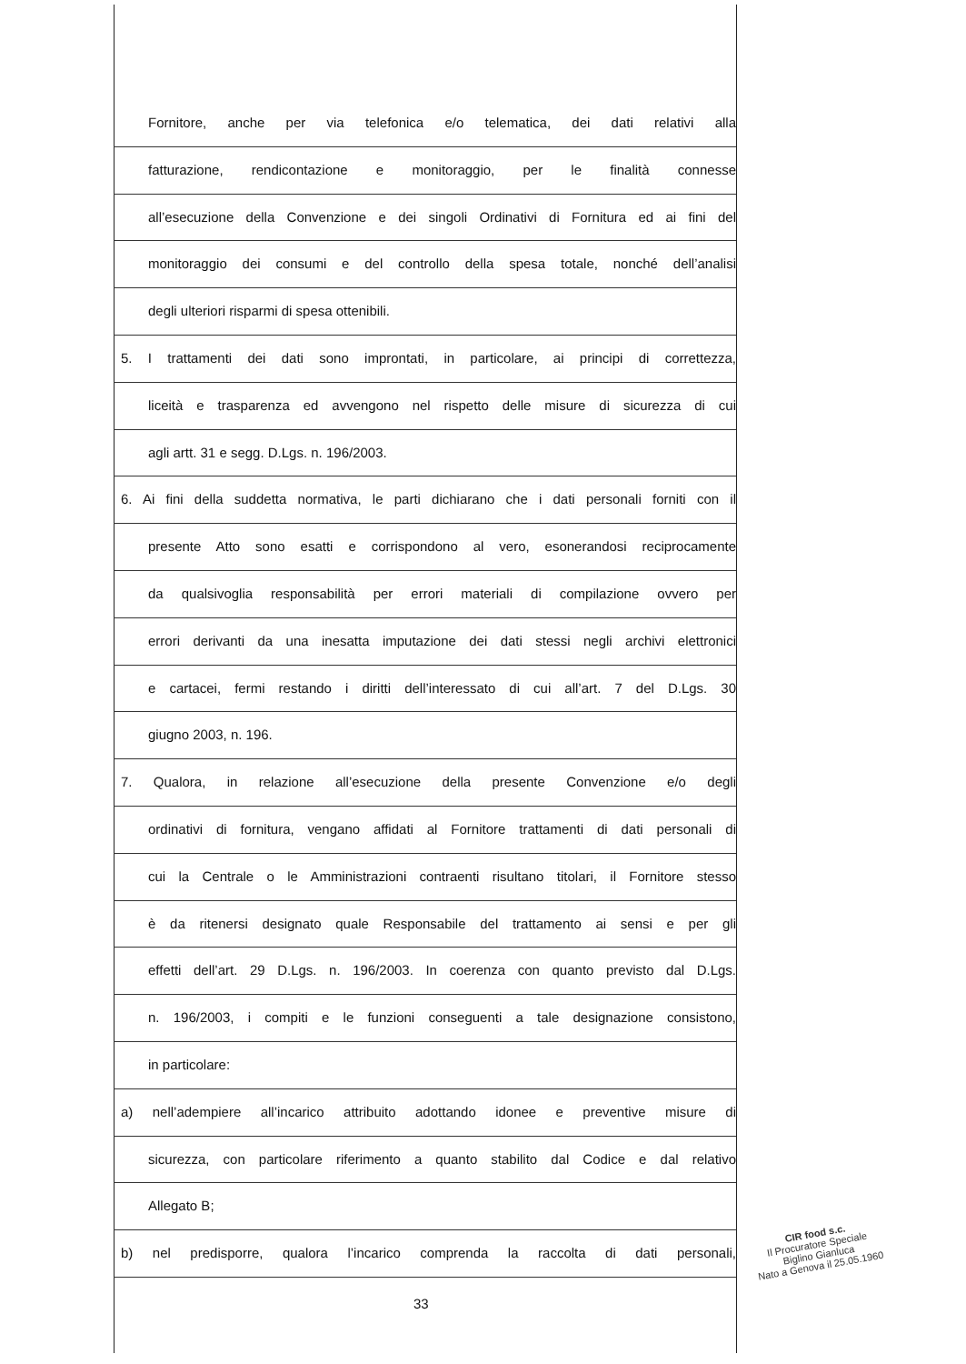Fornitore, anche per via telefonica e/o telematica, dei dati relativi alla
fatturazione, rendicontazione e monitoraggio, per le finalità connesse
all’esecuzione della Convenzione e dei singoli Ordinativi di Fornitura ed ai fini del
monitoraggio dei consumi e del controllo della spesa totale, nonché dell’analisi
degli ulteriori risparmi di spesa ottenibili.
5. I trattamenti dei dati sono improntati, in particolare, ai principi di correttezza,
liceità e trasparenza ed avvengono nel rispetto delle misure di sicurezza di cui
agli artt. 31 e segg. D.Lgs. n. 196/2003.
6. Ai fini della suddetta normativa, le parti dichiarano che i dati personali forniti con il
presente Atto sono esatti e corrispondono al vero, esonerandosi reciprocamente
da qualsivoglia responsabilità per errori materiali di compilazione ovvero per
errori derivanti da una inesatta imputazione dei dati stessi negli archivi elettronici
e cartacei, fermi restando i diritti dell’interessato di cui all’art. 7 del D.Lgs. 30
giugno 2003, n. 196.
7. Qualora, in relazione all’esecuzione della presente Convenzione e/o degli
ordinativi di fornitura, vengano affidati al Fornitore trattamenti di dati personali di
cui la Centrale o le Amministrazioni contraenti risultano titolari, il Fornitore stesso
è da ritenersi designato quale Responsabile del trattamento ai sensi e per gli
effetti dell’art. 29 D.Lgs. n. 196/2003. In coerenza con quanto previsto dal D.Lgs.
n. 196/2003, i compiti e le funzioni conseguenti a tale designazione consistono,
in particolare:
a) nell’adempiere all’incarico attribuito adottando idonee e preventive misure di
sicurezza, con particolare riferimento a quanto stabilito dal Codice e dal relativo
Allegato B;
b) nel predisporre, qualora l’incarico comprenda la raccolta di dati personali,
33
CIR food s.c.
Il Procuratore Speciale
Biglino Gianluca
Nato a Genova il 25.05.1960